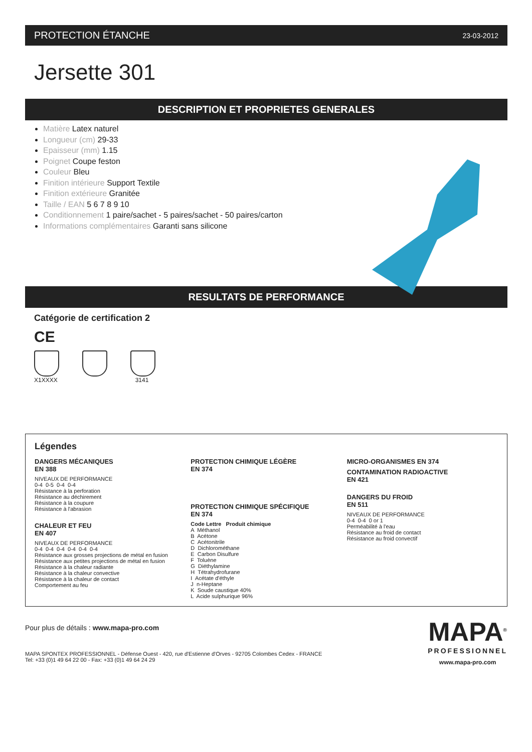PROTECTION ÉTANCHE 23-03-2012
Jersette 301
DESCRIPTION ET PROPRIETES GENERALES
Matière Latex naturel
Longueur (cm) 29-33
Epaisseur (mm) 1.15
Poignet Coupe feston
Couleur Bleu
Finition intérieure Support Textile
Finition extérieure Granitée
Taille / EAN 5 6 7 8 9 10
Conditionnement 1 paire/sachet - 5 paires/sachet - 50 paires/carton
Informations complémentaires Garanti sans silicone
RESULTATS DE PERFORMANCE
Catégorie de certification 2
CE
X1XXXX 3141
Légendes
DANGERS MÉCANIQUES
EN 388
NIVEAUX DE PERFORMANCE
0-4  0-5  0-4  0-4
Résistance à la perforation
Résistance au déchirement
Résistance à la coupure
Résistance à l'abrasion
CHALEUR ET FEU
EN 407
NIVEAUX DE PERFORMANCE
0-4  0-4  0-4  0-4  0-4  0-4
Résistance aux grosses projections de métal en fusion
Résistance aux petites projections de métal en fusion
Résistance à la chaleur radiante
Résistance à la chaleur convective
Résistance à la chaleur de contact
Comportement au feu
PROTECTION CHIMIQUE LÉGÈRE
EN 374
PROTECTION CHIMIQUE SPÉCIFIQUE
EN 374
Code Lettre   Produit chimique
A  Méthanol
B  Acétone
C  Acétonitrile
D  Dichlorométhane
E  Carbon Disulfure
F  Toluène
G  Diéthylamine
H  Tétrahydrofurane
I  Acétate d'éthyle
J  n-Heptane
K  Soude caustique 40%
L  Acide sulphurique 96%
MICRO-ORGANISMES EN 374
CONTAMINATION RADIOACTIVE
EN 421
DANGERS DU FROID
EN 511
NIVEAUX DE PERFORMANCE
0-4  0-4  0 or 1
Perméabilité à l'eau
Résistance au froid de contact
Résistance au froid convectif
Pour plus de détails : www.mapa-pro.com
MAPA SPONTEX PROFESSIONNEL - Défense Ouest - 420, rue d'Estienne d'Orves - 92705 Colombes Cedex - FRANCE
Tel: +33 (0)1 49 64 22 00 - Fax: +33 (0)1 49 64 24 29
MAPA<sup>®</sup>
PROFESSIONNEL
www.mapa-pro.com